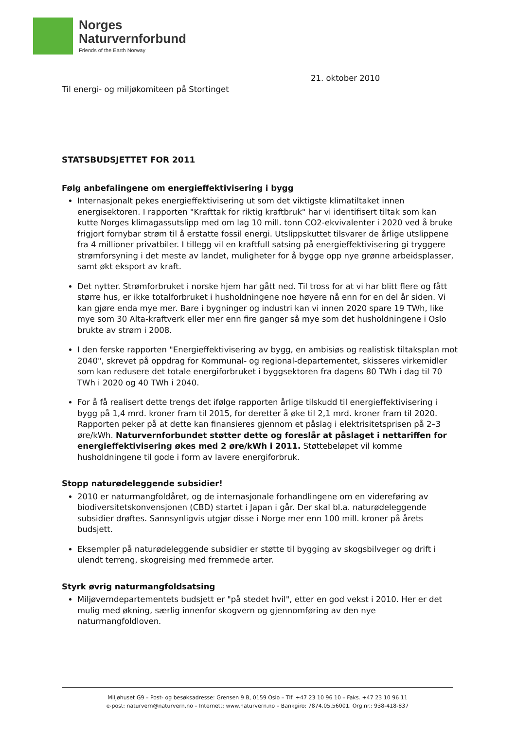Norges
Naturvernforbund
Friends of the Earth Norway
21. oktober 2010
Til energi- og miljøkomiteen på Stortinget
STATSBUDSJETTET FOR 2011
Følg anbefalingene om energieffektivisering i bygg
Internasjonalt pekes energieffektivisering ut som det viktigste klimatiltaket innen energisektoren. I rapporten "Krafttak for riktig kraftbruk" har vi identifisert tiltak som kan kutte Norges klimagassutslipp med om lag 10 mill. tonn CO2-ekvivalenter i 2020 ved å bruke frigjort fornybar strøm til å erstatte fossil energi. Utslippskuttet tilsvarer de årlige utslippene fra 4 millioner privatbiler. I tillegg vil en kraftfull satsing på energieffektivisering gi tryggere strømforsyning i det meste av landet, muligheter for å bygge opp nye grønne arbeidsplasser, samt økt eksport av kraft.
Det nytter. Strømforbruket i norske hjem har gått ned. Til tross for at vi har blitt flere og fått større hus, er ikke totalforbruket i husholdningene noe høyere nå enn for en del år siden. Vi kan gjøre enda mye mer. Bare i bygninger og industri kan vi innen 2020 spare 19 TWh, like mye som 30 Alta-kraftverk eller mer enn fire ganger så mye som det husholdningene i Oslo brukte av strøm i 2008.
I den ferske rapporten "Energieffektivisering av bygg, en ambisiøs og realistisk tiltaksplan mot 2040", skrevet på oppdrag for Kommunal- og regional-departementet, skisseres virkemidler som kan redusere det totale energiforbruket i byggsektoren fra dagens 80 TWh i dag til 70 TWh i 2020 og 40 TWh i 2040.
For å få realisert dette trengs det ifølge rapporten årlige tilskudd til energieffektivisering i bygg på 1,4 mrd. kroner fram til 2015, for deretter å øke til 2,1 mrd. kroner fram til 2020. Rapporten peker på at dette kan finansieres gjennom et påslag i elektrisitetsprisen på 2–3 øre/kWh. Naturvernforbundet støtter dette og foreslår at påslaget i nettariffen for energieffektivisering økes med 2 øre/kWh i 2011. Støttebeløpet vil komme husholdningene til gode i form av lavere energiforbruk.
Stopp naturødeleggende subsidier!
2010 er naturmangfoldåret, og de internasjonale forhandlingene om en videreføring av biodiversitetskonvensjonen (CBD) startet i Japan i går. Der skal bl.a. naturødeleggende subsidier drøftes. Sannsynligvis utgjør disse i Norge mer enn 100 mill. kroner på årets budsjett.
Eksempler på naturødeleggende subsidier er støtte til bygging av skogsbilveger og drift i ulendt terreng, skogreising med fremmede arter.
Styrk øvrig naturmangfoldsatsing
Miljøverndepartementets budsjett er "på stedet hvil", etter en god vekst i 2010. Her er det mulig med økning, særlig innenfor skogvern og gjennomføring av den nye naturmangfoldloven.
Miljøhuset G9 – Post- og besøksadresse: Grensen 9 B, 0159 Oslo – Tlf. +47 23 10 96 10 – Faks. +47 23 10 96 11
e-post: naturvern@naturvern.no – Internett: www.naturvern.no – Bankgiro: 7874.05.56001. Org.nr.: 938-418-837